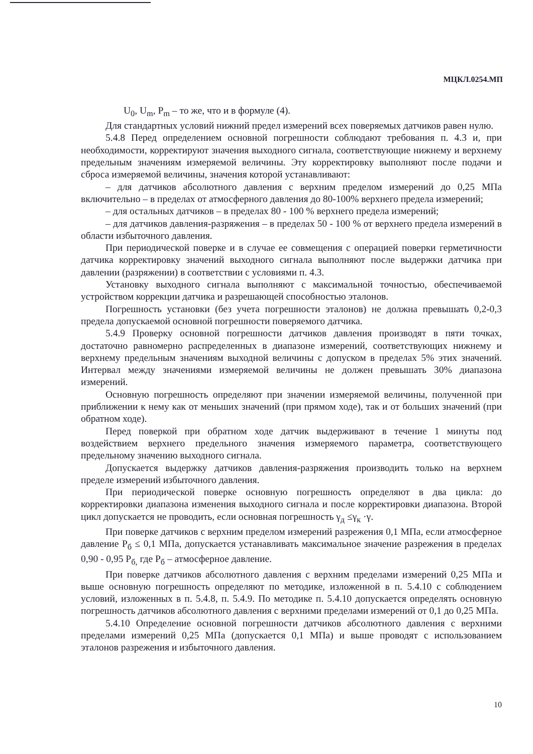МЦКЛ.0254.МП
U<sub>0</sub>, U<sub>m</sub>, P<sub>m</sub> – то же, что и в формуле (4).
Для стандартных условий нижний предел измерений всех поверяемых датчиков равен нулю.
5.4.8 Перед определением основной погрешности соблюдают требования п. 4.3 и, при необходимости, корректируют значения выходного сигнала, соответствующие нижнему и верхнему предельным значениям измеряемой величины. Эту корректировку выполняют после подачи и сброса измеряемой величины, значения которой устанавливают:
– для датчиков абсолютного давления с верхним пределом измерений до 0,25 МПа включительно – в пределах от атмосферного давления до 80-100% верхнего предела измерений;
– для остальных датчиков – в пределах 80 - 100 % верхнего предела измерений;
– для датчиков давления-разряжения – в пределах 50 - 100 % от верхнего предела измерений в области избыточного давления.
При периодической поверке и в случае ее совмещения с операцией поверки герметичности датчика корректировку значений выходного сигнала выполняют после выдержки датчика при давлении (разряжении) в соответствии с условиями п. 4.3.
Установку выходного сигнала выполняют с максимальной точностью, обеспечиваемой устройством коррекции датчика и разрешающей способностью эталонов.
Погрешность установки (без учета погрешности эталонов) не должна превышать 0,2-0,3 предела допускаемой основной погрешности поверяемого датчика.
5.4.9 Проверку основной погрешности датчиков давления производят в пяти точках, достаточно равномерно распределенных в диапазоне измерений, соответствующих нижнему и верхнему предельным значениям выходной величины с допуском в пределах 5% этих значений. Интервал между значениями измеряемой величины не должен превышать 30% диапазона измерений.
Основную погрешность определяют при значении измеряемой величины, полученной при приближении к нему как от меньших значений (при прямом ходе), так и от больших значений (при обратном ходе).
Перед поверкой при обратном ходе датчик выдерживают в течение 1 минуты под воздействием верхнего предельного значения измеряемого параметра, соответствующего предельному значению выходного сигнала.
Допускается выдержку датчиков давления-разряжения производить только на верхнем пределе измерений избыточного давления.
При периодической поверке основную погрешность определяют в два цикла: до корректировки диапазона изменения выходного сигнала и после корректировки диапазона. Второй цикл допускается не проводить, если основная погрешность γ<sub>д</sub> ≤γ<sub>к</sub> ·γ.
При поверке датчиков с верхним пределом измерений разрежения 0,1 МПа, если атмосферное давление P<sub>б</sub> ≤ 0,1 МПа, допускается устанавливать максимальное значение разрежения в пределах 0,90 - 0,95 P<sub>б,</sub> где P<sub>б</sub> – атмосферное давление.
При поверке датчиков абсолютного давления с верхним пределами измерений 0,25 МПа и выше основную погрешность определяют по методике, изложенной в п. 5.4.10 с соблюдением условий, изложенных в п. 5.4.8, п. 5.4.9. По методике п. 5.4.10 допускается определять основную погрешность датчиков абсолютного давления с верхними пределами измерений от 0,1 до 0,25 МПа.
5.4.10 Определение основной погрешности датчиков абсолютного давления с верхними пределами измерений 0,25 МПа (допускается 0,1 МПа) и выше проводят с использованием эталонов разрежения и избыточного давления.
10